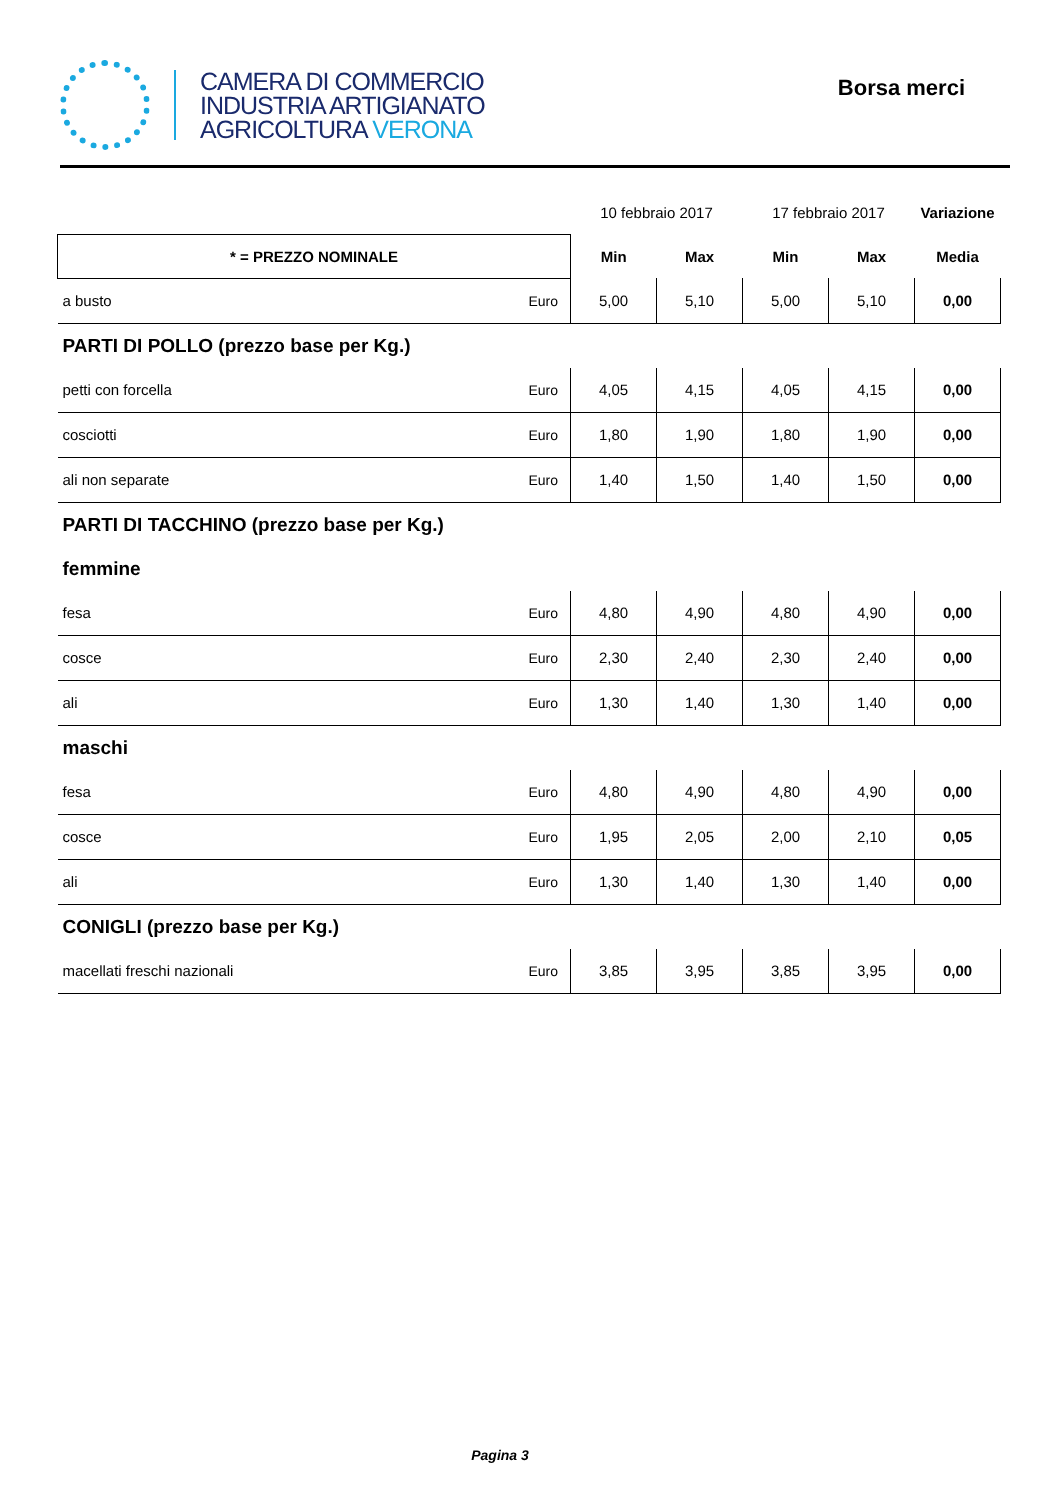CAMERA DI COMMERCIO
INDUSTRIA ARTIGIANATO
AGRICOLTURA VERONA
Borsa merci
| | | 10 febbraio 2017 | | 17 febbraio 2017 | | Variazione |
| * = PREZZO NOMINALE | | Min | Max | Min | Max | Media |
| a busto | Euro | 5,00 | 5,10 | 5,00 | 5,10 | 0,00 |
| PARTI DI POLLO (prezzo base per Kg.) | | | | | | |
| petti con forcella | Euro | 4,05 | 4,15 | 4,05 | 4,15 | 0,00 |
| cosciotti | Euro | 1,80 | 1,90 | 1,80 | 1,90 | 0,00 |
| ali non separate | Euro | 1,40 | 1,50 | 1,40 | 1,50 | 0,00 |
| PARTI DI TACCHINO (prezzo base per Kg.) | | | | | | |
| femmine | | | | | | |
| fesa | Euro | 4,80 | 4,90 | 4,80 | 4,90 | 0,00 |
| cosce | Euro | 2,30 | 2,40 | 2,30 | 2,40 | 0,00 |
| ali | Euro | 1,30 | 1,40 | 1,30 | 1,40 | 0,00 |
| maschi | | | | | | |
| fesa | Euro | 4,80 | 4,90 | 4,80 | 4,90 | 0,00 |
| cosce | Euro | 1,95 | 2,05 | 2,00 | 2,10 | 0,05 |
| ali | Euro | 1,30 | 1,40 | 1,30 | 1,40 | 0,00 |
| CONIGLI (prezzo base per Kg.) | | | | | | |
| macellati freschi nazionali | Euro | 3,85 | 3,95 | 3,85 | 3,95 | 0,00 |
Pagina 3